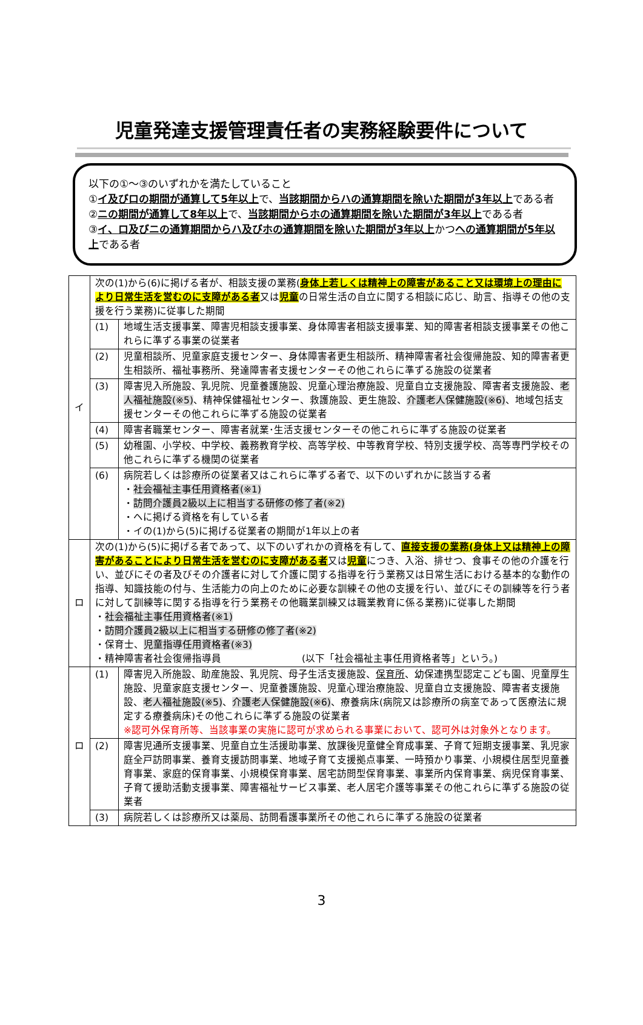児童発達支援管理責任者の実務経験要件について
以下の①～③のいずれかを満たしていること
①イ及びロの期間が通算して5年以上で、当該期間からハの通算期間を除いた期間が3年以上である者
②ニの期間が通算して8年以上で、当該期間からホの通算期間を除いた期間が3年以上である者
③イ、ロ及びニの通算期間からハ及びホの通算期間を除いた期間が3年以上かつヘの通算期間が5年以上である者
| イ | 次の(1)から(6)に掲げる者が、相談支援の業務( 身体上若しくは精神上の障害があること又は環境上の理由により日常生活を営むのに支障がある者 又は 児童 の日常生活の自立に関する相談に応じ、助言、指導その他の支援を行う業務)に従事した期間 | |
| | (1) | 地域生活支援事業、障害児相談支援事業、身体障害者相談支援事業、知的障害者相談支援事業その他これらに準ずる事業の従業者 |
| | (2) | 児童相談所、児童家庭支援センター、身体障害者更生相談所、精神障害者社会復帰施設、知的障害者更生相談所、福祉事務所、発達障害者支援センターその他これらに準ずる施設の従業者 |
| | (3) | 障害児入所施設、乳児院、児童養護施設、児童心理治療施設、児童自立支援施設、障害者支援施設、 老人福祉施設(※5) 、精神保健福祉センター、救護施設、更生施設、 介護老人保健施設(※6) 、地域包括支援センターその他これらに準ずる施設の従業者 |
| | (4) | 障害者職業センター、障害者就業･生活支援センターその他これらに準ずる施設の従業者 |
| | (5) | 幼稚園、小学校、中学校、義務教育学校、高等学校、中等教育学校、特別支援学校、高等専門学校その他これらに準ずる機関の従業者 |
| | (6) | 病院若しくは診療所の従業者又はこれらに準ずる者で、以下のいずれかに該当する者 ・ 社会福祉主事任用資格者(※1) ・ 訪問介護員2級以上に相当する研修の修了者(※2) ・ヘに掲げる資格を有している者 ・イの(1)から(5)に掲げる従業者の期間が1年以上の者 |
| ロ | 次の(1)から(5)に掲げる者であって、以下のいずれかの資格を有して、 直接支援の業務(身体上又は精神上の障害があることにより日常生活を営むのに支障がある者 又は 児童 につき、入浴、排せつ、食事その他の介護を行い、並びにその者及びその介護者に対して介護に関する指導を行う業務又は日常生活における基本的な動作の指導、知識技能の付与、生活能力の向上のために必要な訓練その他の支援を行い、並びにその訓練等を行う者に対して訓練等に関する指導を行う業務その他職業訓練又は職業教育に係る業務)に従事した期間 ・ 社会福祉主事任用資格者(※1) ・ 訪問介護員2級以上に相当する研修の修了者(※2) ・保育士、 児童指導任用資格者(※3) ・精神障害者社会復帰指導員 (以下「社会福祉主事任用資格者等」という。) | |
| ロ | (1) | 障害児入所施設、助産施設、乳児院、母子生活支援施設、 保育所 、幼保連携型認定こども園、児童厚生施設、児童家庭支援センター、児童養護施設、児童心理治療施設、児童自立支援施設、障害者支援施設、 老人福祉施設(※5) 、 介護老人保健施設(※6) 、療養病床(病院又は診療所の病室であって医療法に規定する療養病床)その他これらに準ずる施設の従業者 ※認可外保育所等、当該事業の実施に認可が求められる事業において、認可外は対象外となります。 |
| | (2) | 障害児通所支援事業、児童自立生活援助事業、放課後児童健全育成事業、子育て短期支援事業、乳児家庭全戸訪問事業、養育支援訪問事業、地域子育て支援拠点事業、一時預かり事業、小規模住居型児童養育事業、家庭的保育事業、小規模保育事業、居宅訪問型保育事業、事業所内保育事業、病児保育事業、子育て援助活動支援事業、障害福祉サービス事業、老人居宅介護等事業その他これらに準ずる施設の従業者 |
| | (3) | 病院若しくは診療所又は薬局、訪問看護事業所その他これらに準ずる施設の従業者 |
3